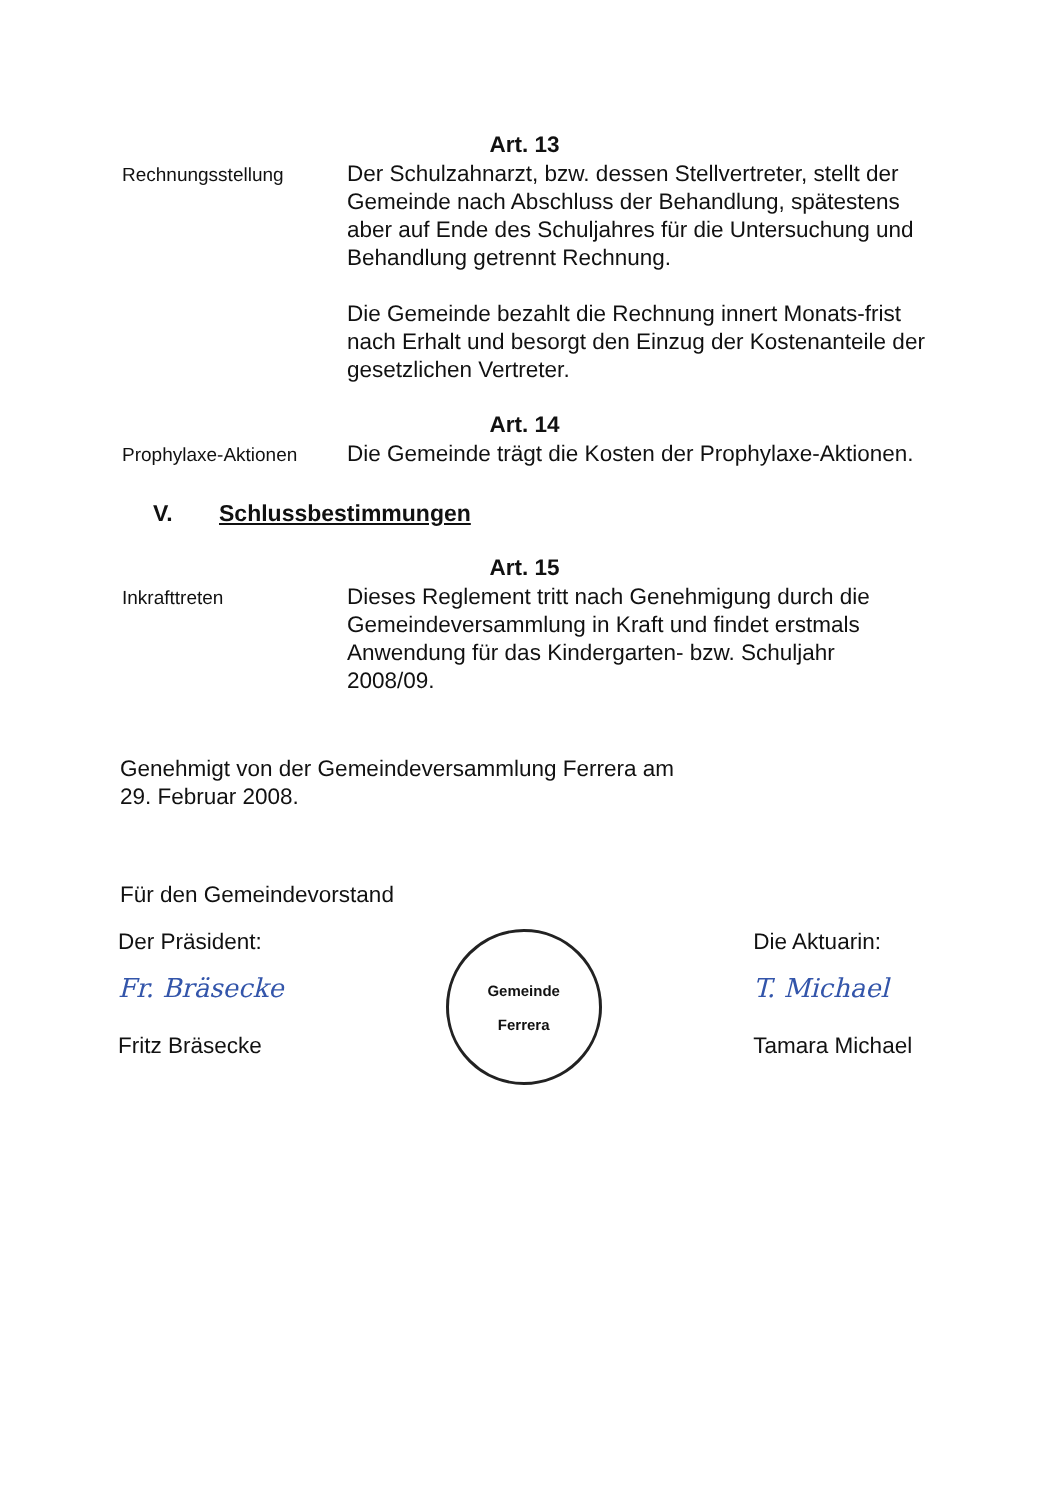Art. 13
Rechnungsstellung
Der Schulzahnarzt, bzw. dessen Stellvertreter, stellt der Gemeinde nach Abschluss der Behandlung, spätestens aber auf Ende des Schuljahres für die Untersuchung und Behandlung getrennt Rechnung.
Die Gemeinde bezahlt die Rechnung innert Monats-frist nach Erhalt und besorgt den Einzug der Kostenanteile der gesetzlichen Vertreter.
Art. 14
Prophylaxe-Aktionen
Die Gemeinde trägt die Kosten der Prophylaxe-Aktionen.
V. Schlussbestimmungen
Art. 15
Inkrafttreten
Dieses Reglement tritt nach Genehmigung durch die Gemeindeversammlung in Kraft und findet erstmals Anwendung für das Kindergarten- bzw. Schuljahr 2008/09.
Genehmigt von der Gemeindeversammlung Ferrera am
29. Februar 2008.
Für den Gemeindevorstand
Der Präsident:
Fr. Bräsecke
Fritz Bräsecke
Gemeinde
Ferrera
Die Aktuarin:
T. Michael
Tamara Michael